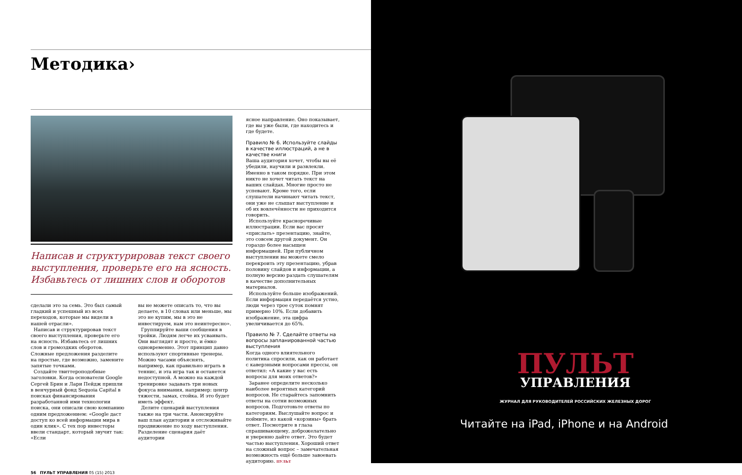Методика›
Написав и структурировав текст своего выступления, проверьте его на ясность. Избавьтесь от лишних слов и оборотов
сделали это за семь. Это был самый гладкий и успешный из всех переходов, которые мы видели в нашей отрасли».
Написав и структурировав текст своего выступления, проверьте его на ясность. Избавьтесь от лишних слов и громоздких оборотов. Сложные предложения разделите на простые, где возможно, замените запятые точками.
Создайте твиттероподобные заголовки. Когда основатели Google Сергей Брин и Лари Пейдж пришли в венчурный фонд Sequoia Capital в поисках финансирования разработанной ими технологии поиска, они описали свою компанию одним предложением: «Google даст доступ ко всей информации мира в один клик». С тех пор инвесторы ввели стандарт, который звучит так: «Если
вы не можете описать то, что вы делаете, в 10 словах или меньше, мы это не купим, мы в это не инвестируем, нам это неинтересно».
Группируйте ваши сообщения в тройки. Людям легче их усваивать. Они выглядят и просто, и ёмко одновременно. Этот принцип давно используют спортивные тренеры. Можно часами объяснять, например, как правильно играть в теннис, и эта игра так и останется недоступной. А можно на каждой тренировке задавать три новых фокуса внимания, например: центр тяжести, замах, стойка. И это будет иметь эффект.
Делите сценарий выступления также на три части. Анонсируйте ваш план аудитории и отслеживайте продвижение по ходу выступления. Разделение сценария даёт аудитории
ясное направление. Оно показывает, где вы уже были, где находитесь и где будете.
Правило № 6. Используйте слайды в качестве иллюстраций, а не в качестве книги
Ваша аудитория хочет, чтобы вы её убедили, научили и развлекли. Именно в таком порядке. При этом никто не хочет читать текст на ваших слайдах. Многие просто не успевают. Кроме того, если слушатели начинают читать текст, они уже не слышат выступление и об их вовлечённости не приходится говорить.
Используйте красноречивые иллюстрации. Если вас просят «прислать» презентацию, знайте, это совсем другой документ. Он гораздо более насыщен информацией. При публичном выступлении вы можете смело перекроить эту презентацию, убрав половину слайдов и информации, а полную версию раздать слушателям в качестве дополнительных материалов.
Используйте больше изображений. Если информация передаётся устно, люди через трое суток помнят примерно 10%. Если добавить изображение, эта цифра увеличивается до 65%.
Правило № 7. Сделайте ответы на вопросы запланированной частью выступления
Когда одного влиятельного политика спросили, как он работает с каверзными вопросами прессы, он ответил: «А какие у вас есть вопросы для моих ответов?»
Заранее определите несколько наиболее вероятных категорий вопросов. Не старайтесь запомнить ответы на сотни возможных вопросов. Подготовьте ответы по категориям. Выслушайте вопрос и поймите, из какой «корзины» брать ответ. Посмотрите в глаза спрашивающему, доброжелательно и уверенно дайте ответ. Это будет частью выступления. Хороший ответ на сложный вопрос – замечательная возможность ещё больше завоевать аудиторию. ПУЛЬТ
56 ПУЛЬТ УПРАВЛЕНИЯ 05 (15) 2013
ПУЛЬТ
УПРАВЛЕНИЯ
ЖУРНАЛ ДЛЯ РУКОВОДИТЕЛЕЙ РОССИЙСКИХ ЖЕЛЕЗНЫХ ДОРОГ
Читайте на iPad, iPhone и на Android